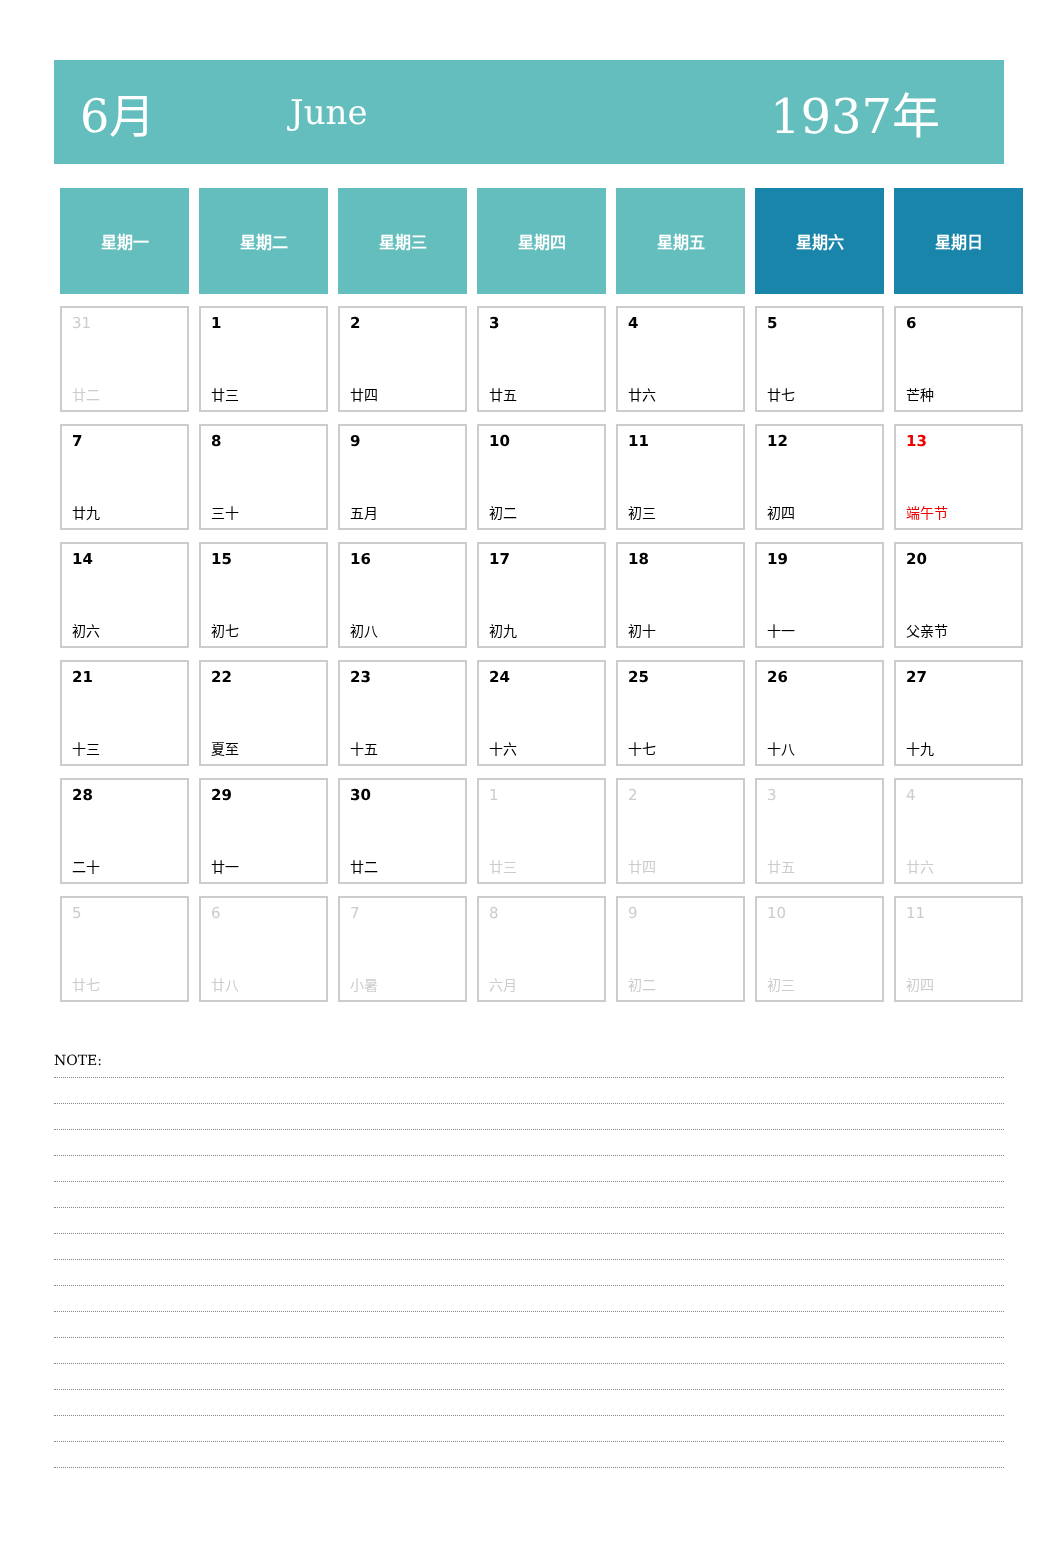6月 June 1937年
| 星期一 | 星期二 | 星期三 | 星期四 | 星期五 | 星期六 | 星期日 |
| --- | --- | --- | --- | --- | --- | --- |
| 31 廿二 | 1 廿三 | 2 廿四 | 3 廿五 | 4 廿六 | 5 廿七 | 6 芒种 |
| 7 廿九 | 8 三十 | 9 五月 | 10 初二 | 11 初三 | 12 初四 | 13 端午节 |
| 14 初六 | 15 初七 | 16 初八 | 17 初九 | 18 初十 | 19 十一 | 20 父亲节 |
| 21 十三 | 22 夏至 | 23 十五 | 24 十六 | 25 十七 | 26 十八 | 27 十九 |
| 28 二十 | 29 廿一 | 30 廿二 | 1 廿三 | 2 廿四 | 3 廿五 | 4 廿六 |
| 5 廿七 | 6 廿八 | 7 小暑 | 8 六月 | 9 初二 | 10 初三 | 11 初四 |
NOTE: